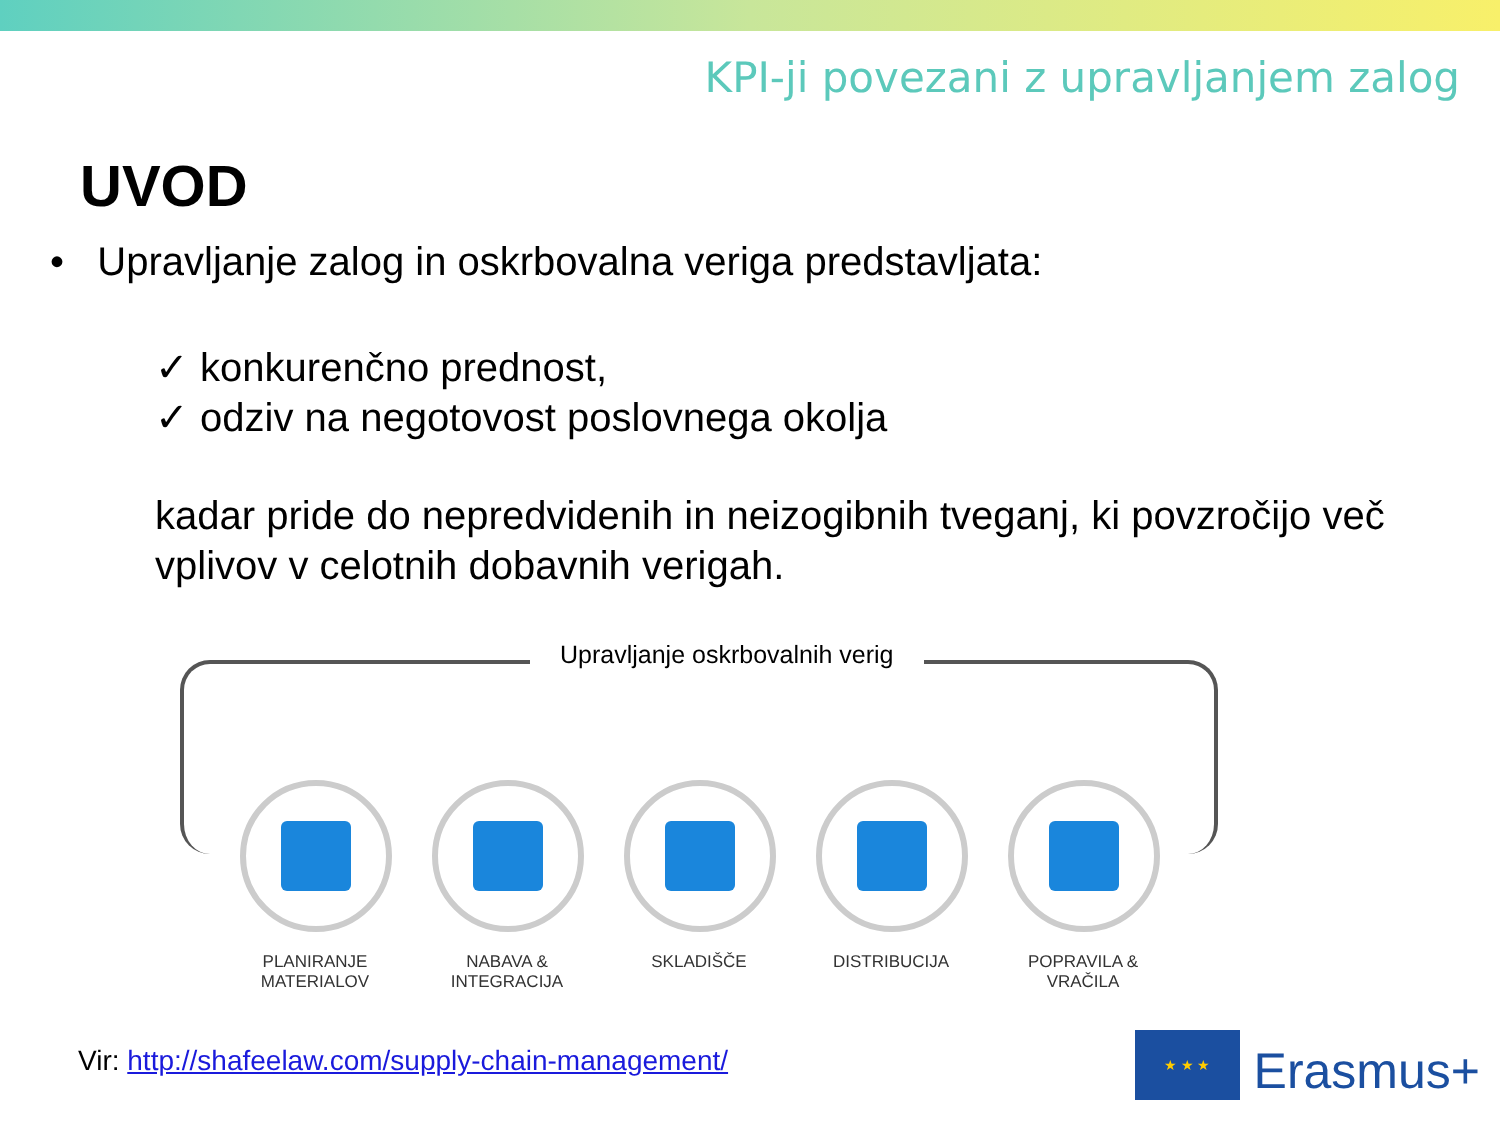KPI-ji povezani z upravljanjem zalog
UVOD
• Upravljanje zalog in oskrbovalna veriga predstavljata:
✓ konkurenčno prednost,
✓ odziv na negotovost poslovnega okolja
kadar pride do nepredvidenih in neizogibnih tveganj, ki povzročijo več vplivov v celotnih dobavnih verigah.
Upravljanje oskrbovalnih verig
PLANIRANJE MATERIALOV
NABAVA & INTEGRACIJA
SKLADIŠČE DISTRIBUCIJA POPRAVILA & VRAČILA
Vir: http://shafeelaw.com/supply-chain-management/
★ ★ ★
Erasmus+